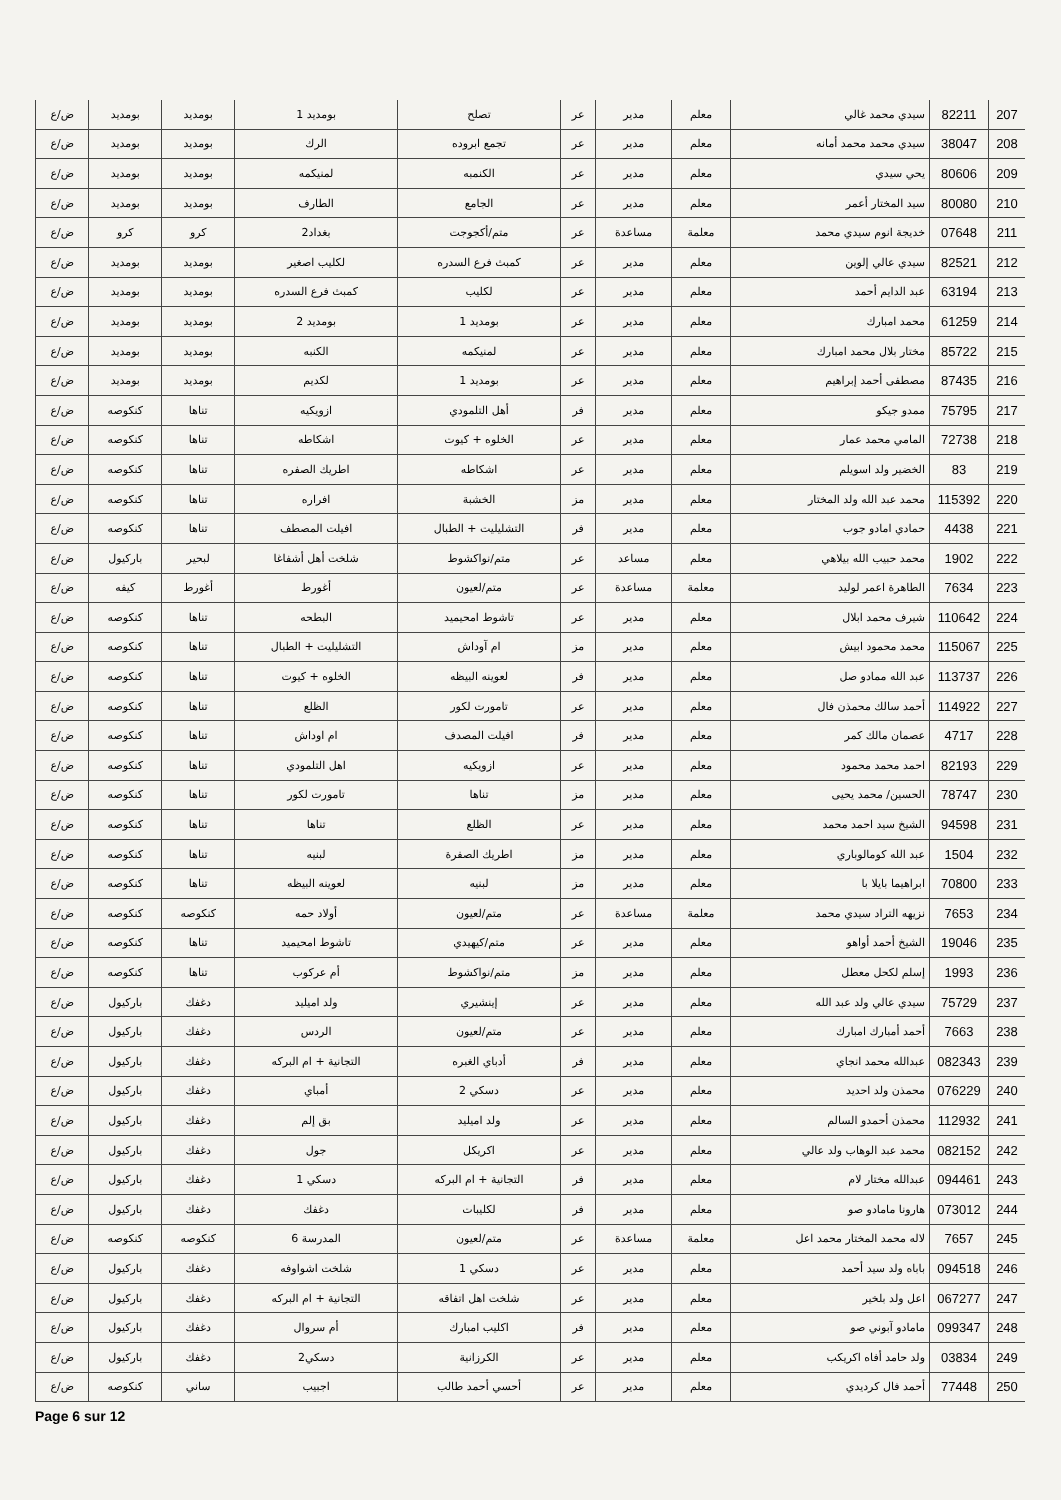| 207 | 82211 | سيدي محمد غالي | معلم | مدير | عر | تصلح | بومديد 1 | بومديد | بومديد | ض/ع |
| 208 | 38047 | سيدي محمد محمد أمانه | معلم | مدير | عر | تجمع ابروده | الرك | بومديد | بومديد | ض/ع |
| 209 | 80606 | يحي سيدي | معلم | مدير | عر | الكنمبه | لمنيكمه | بومديد | بومديد | ض/ع |
| 210 | 80080 | سيد المختار أعمر | معلم | مدير | عر | الجامع | الطارف | بومديد | بومديد | ض/ع |
| 211 | 07648 | خديجة انوم سيدي محمد | معلمة | مساعدة | عر | متم/أكجوجت | بغداد2 | كرو | كرو | ض/ع |
| 212 | 82521 | سيدي عالي إلوين | معلم | مدير | عر | كمبث فرع السدره | لكليب اصغير | بومديد | بومديد | ض/ع |
| 213 | 63194 | عبد الدايم أحمد | معلم | مدير | عر | لكليب | كمبث فرع السدره | بومديد | بومديد | ض/ع |
| 214 | 61259 | محمد امبارك | معلم | مدير | عر | بومديد 1 | بومديد 2 | بومديد | بومديد | ض/ع |
| 215 | 85722 | مختار بلال محمد امبارك | معلم | مدير | عر | لمنيكمه | الكنبه | بومديد | بومديد | ض/ع |
| 216 | 87435 | مصطفى أحمد إبراهيم | معلم | مدير | عر | بومديد 1 | لكديم | بومديد | بومديد | ض/ع |
| 217 | 75795 | ممدو جيكو | معلم | مدير | فر | أهل التلمودي | ازويكيه | تناها | كنكوصه | ض/ع |
| 218 | 72738 | المامي محمد عمار | معلم | مدير | عر | الخلوه + كيوت | اشكاطه | تناها | كنكوصه | ض/ع |
| 219 | 83 | الخضير ولد اسويلم | معلم | مدير | عر | اشكاطه | اطريك الصفره | تناها | كنكوصه | ض/ع |
| 220 | 115392 | محمد عبد الله ولد المختار | معلم | مدير | مز | الخشبة | افراره | تناها | كنكوصه | ض/ع |
| 221 | 4438 | حمادي امادو جوب | معلم | مدير | فر | التشليليت + الطبال | افيلت المصطف | تناها | كنكوصه | ض/ع |
| 222 | 1902 | محمد حبيب الله بيلاهي | معلم | مساعد | عر | متم/نواكشوط | شلخت أهل أشفاغا | لبحير | باركيول | ض/ع |
| 223 | 7634 | الطاهرة اعمر لوليد | معلمة | مساعدة | عر | متم/لعيون | أغورط | أغورط | كيفه | ض/ع |
| 224 | 110642 | شيرف محمد ابلال | معلم | مدير | عر | تاشوط امحيميد | البطحه | تناها | كنكوصه | ض/ع |
| 225 | 115067 | محمد محمود ابيش | معلم | مدير | مز | ام آوداش | التشليليت + الطبال | تناها | كنكوصه | ض/ع |
| 226 | 113737 | عبد الله ممادو صل | معلم | مدير | فر | لعوينه البيظه | الخلوه + كيوت | تناها | كنكوصه | ض/ع |
| 227 | 114922 | أحمد سالك محمذن فال | معلم | مدير | عر | تامورت لكور | الظلع | تناها | كنكوصه | ض/ع |
| 228 | 4717 | عصمان مالك كمر | معلم | مدير | فر | افيلت المصدف | ام اوداش | تناها | كنكوصه | ض/ع |
| 229 | 82193 | احمد محمد محمود | معلم | مدير | عر | ازويكيه | اهل التلمودي | تناها | كنكوصه | ض/ع |
| 230 | 78747 | الحسين/ محمد يحيى | معلم | مدير | مز | تناها | تامورت لكور | تناها | كنكوصه | ض/ع |
| 231 | 94598 | الشيخ سيد احمد محمد | معلم | مدير | عر | الظلع | تناها | تناها | كنكوصه | ض/ع |
| 232 | 1504 | عبد الله كومالوباري | معلم | مدير | مز | اطريك الصفرة | لبنيه | تناها | كنكوصه | ض/ع |
| 233 | 70800 | ابراهيما بايلا با | معلم | مدير | مز | لبنيه | لعوينه البيظه | تناها | كنكوصه | ض/ع |
| 234 | 7653 | نزيهه التراد سيدي محمد | معلمة | مساعدة | عر | متم/لعيون | أولاد حمه | كنكوصه | كنكوصه | ض/ع |
| 235 | 19046 | الشيخ أحمد أواهو | معلم | مدير | عر | متم/كيهيدي | تاشوط امحيميد | تناها | كنكوصه | ض/ع |
| 236 | 1993 | إسلم لكحل معطل | معلم | مدير | مز | متم/نواكشوط | أم عركوب | تناها | كنكوصه | ض/ع |
| 237 | 75729 | سيدي عالي ولد عبد الله | معلم | مدير | عر | إينشيري | ولد اميليد | دغفك | باركيول | ض/ع |
| 238 | 7663 | أحمد أمبارك امبارك | معلم | مدير | عر | متم/لعيون | الردس | دغفك | باركيول | ض/ع |
| 239 | 082343 | عبدالله محمد انجاي | معلم | مدير | فر | أدباي الغبره | التجانية + ام البركه | دغفك | باركيول | ض/ع |
| 240 | 076229 | محمذن ولد احديد | معلم | مدير | عر | دسكي 2 | أمباي | دغفك | باركيول | ض/ع |
| 241 | 112932 | محمذن أحمدو السالم | معلم | مدير | عر | ولد اميليد | بق إلم | دغفك | باركيول | ض/ع |
| 242 | 082152 | محمد عبد الوهاب ولد عالي | معلم | مدير | عر | اكريكل | جول | دغفك | باركيول | ض/ع |
| 243 | 094461 | عبدالله مختار لام | معلم | مدير | فر | التجانية + ام البركه | دسكي 1 | دغفك | باركيول | ض/ع |
| 244 | 073012 | هارونا مامادو صو | معلم | مدير | فر | لكليبات | دغفك | دغفك | باركيول | ض/ع |
| 245 | 7657 | لاله محمد المختار محمد اعل | معلمة | مساعدة | عر | متم/لعيون | المدرسة 6 | كنكوصه | كنكوصه | ض/ع |
| 246 | 094518 | باباه ولد سيد أحمد | معلم | مدير | عر | دسكي 1 | شلخت اشواوفه | دغفك | باركيول | ض/ع |
| 247 | 067277 | اعل ولد بلخير | معلم | مدير | عر | شلخت اهل اتفاقه | التجانية + ام البركه | دغفك | باركيول | ض/ع |
| 248 | 099347 | مامادو آبوني صو | معلم | مدير | فر | اكليب امبارك | أم سروال | دغفك | باركيول | ض/ع |
| 249 | 03834 | ولد حامد أفاه اكريكب | معلم | مدير | عر | الكرزانية | دسكي2 | دغفك | باركيول | ض/ع |
| 250 | 77448 | أحمد فال كرديدي | معلم | مدير | عر | أحسي أحمد طالب | اجبيب | ساني | كنكوصه | ض/ع |
Page 6 sur 12